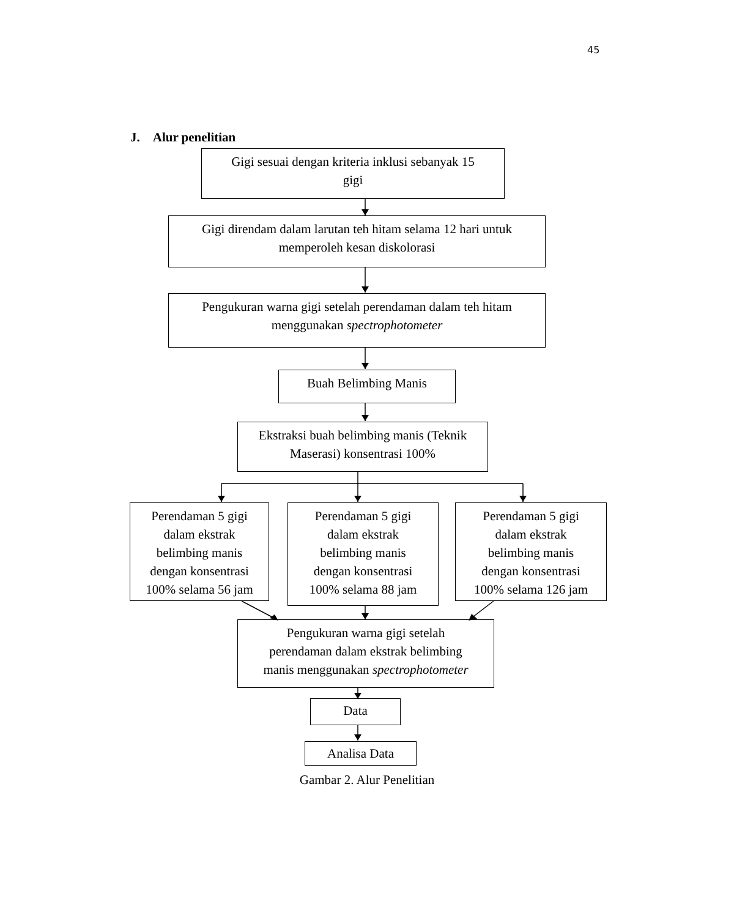45
J. Alur penelitian
Gigi sesuai dengan kriteria inklusi sebanyak 15
gigi
Gigi direndam dalam larutan teh hitam selama 12 hari untuk
memperoleh kesan diskolorasi
Pengukuran warna gigi setelah perendaman dalam teh hitam
menggunakan spectrophotometer
Buah Belimbing Manis
Ekstraksi buah belimbing manis (Teknik
Maserasi) konsentrasi 100%
Perendaman 5 gigi
dalam ekstrak
belimbing manis
dengan konsentrasi
100% selama 56 jam
Perendaman 5 gigi
dalam ekstrak
belimbing manis
dengan konsentrasi
100% selama 88 jam
Perendaman 5 gigi
dalam ekstrak
belimbing manis
dengan konsentrasi
100% selama 126 jam
Pengukuran warna gigi setelah
perendaman dalam ekstrak belimbing
manis menggunakan spectrophotometer
Data
Analisa Data
Gambar 2. Alur Penelitian